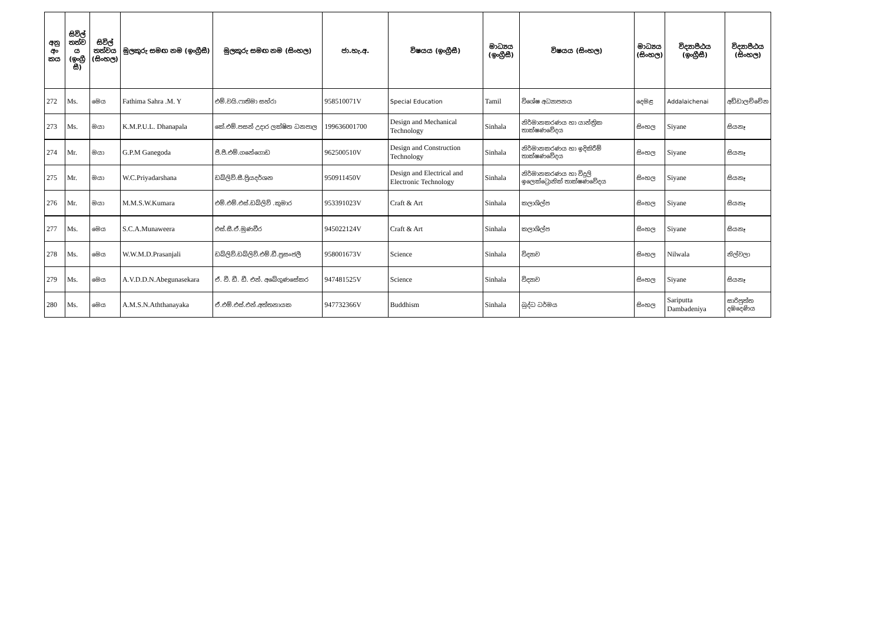| අනු අං කය | සිවිල් තත්ව ය (ඉංග්‍රී සී) | සිවිල් තත්වය (සිංහල) | මුලකුරු සමඟ නම (ඉංග්‍රීසී) | මුලකුරු සමඟ නම (සිංහල) | ජා.හැ.අ. | විෂයය (ඉංග්‍රීසී) | මාධ්‍යය (ඉංග්‍රීසී) | විෂයය (සිංහල) | මාධ්‍යය (සිංහල) | විද්‍යාපීඨය (ඉංග්‍රීසී) | විද්‍යාපීඨය (සිංහල) |
| --- | --- | --- | --- | --- | --- | --- | --- | --- | --- | --- | --- |
| 272 | Ms. | මෙය | Fathima Sahra .M. Y | එම්.වයි.ෆාතිමා සහ්රා | 958510071V | Special Education | Tamil | විශේෂ අධ්‍යාපනය | දෙමළ | Addalaichenai | අඩ්ඩාලච්චේන |
| 273 | Ms. | මයා | K.M.P.U.L. Dhanapala | කේ.එම්.පසන් උදාර ලක්ෂිත ධනපාල | 199636001700 | Design and Mechanical Technology | Sinhala | නිර්මානකරණය හා යාන්ත්‍රික තාක්ෂණවේදය | සිංහල | Siyane | සියනෑ |
| 274 | Mr. | මයා | G.P.M Ganegoda | ජී.පී.එම්.ගනේගොඩ | 962500510V | Design and Construction Technology | Sinhala | නිර්මානකරණය හා ඉදිකිරීම් තාක්ෂණවේදය | සිංහල | Siyane | සියනෑ |
| 275 | Mr. | මයා | W.C.Priyadarshana | ඩබ්ලිව්.සී.ප්‍රියදර්ශන | 950911450V | Design and Electrical and Electronic Technology | Sinhala | නිර්මානකරණය හා විදුලි ඉලෙක්ට්‍රොනික් තාක්ෂණවේදය | සිංහල | Siyane | සියනෑ |
| 276 | Mr. | මයා | M.M.S.W.Kumara | එම්.එම්.එස්.ඩබ්ලිව් .කුමාර | 953391023V | Craft & Art | Sinhala | කලාශිල්ප | සිංහල | Siyane | සියනෑ |
| 277 | Ms. | මෙය | S.C.A.Munaweera | එස්.සී.ඒ.මුණවීර | 945022124V | Craft & Art | Sinhala | කලාශිල්ප | සිංහල | Siyane | සියනෑ |
| 278 | Ms. | මෙය | W.W.M.D.Prasanjali | ඩබ්ලිව්.ඩබ්ලිව්.එම්.ඩී.ප්‍රසංජලී | 958001673V | Science | Sinhala | විද්‍යාව | සිංහල | Nilwala | නිල්වලා |
| 279 | Ms. | මෙය | A.V.D.D.N.Abegunasekara | ඒ. වී. ඩී. ඩී. එන්. අබේගුණසේකර | 947481525V | Science | Sinhala | විද්‍යාව | සිංහල | Siyane | සියනෑ |
| 280 | Ms. | මෙය | A.M.S.N.Aththanayaka | ඒ.එම්.එස්.එන්.අත්තනායක | 947732366V | Buddhism | Sinhala | බුද්ධ ධර්මය | සිංහල | Sariputta Dambadeniya | සාරිපුත්ත දඹදෙණිය |